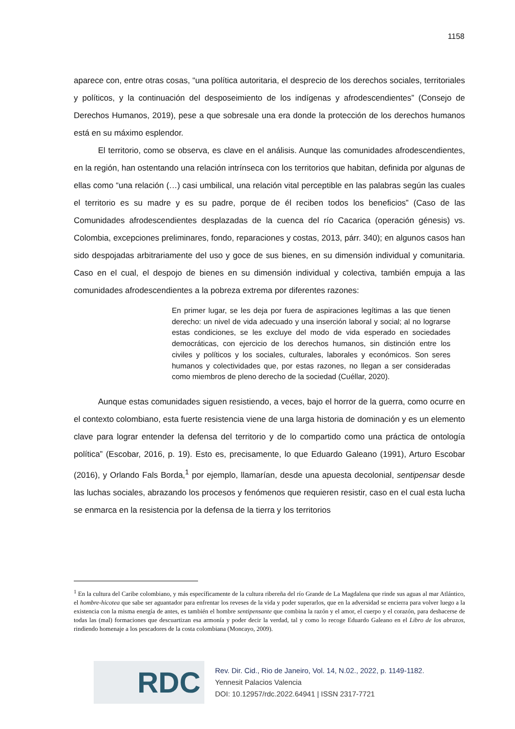1158
aparece con, entre otras cosas, “una política autoritaria, el desprecio de los derechos sociales, territoriales y políticos, y la continuación del desposeimiento de los indígenas y afrodescendientes” (Consejo de Derechos Humanos, 2019), pese a que sobresale una era donde la protección de los derechos humanos está en su máximo esplendor.
El territorio, como se observa, es clave en el análisis. Aunque las comunidades afrodescendientes, en la región, han ostentando una relación intrínseca con los territorios que habitan, definida por algunas de ellas como “una relación (…) casi umbilical, una relación vital perceptible en las palabras según las cuales el territorio es su madre y es su padre, porque de él reciben todos los beneficios” (Caso de las Comunidades afrodescendientes desplazadas de la cuenca del río Cacarica (operación génesis) vs. Colombia, excepciones preliminares, fondo, reparaciones y costas, 2013, párr. 340); en algunos casos han sido despojadas arbitrariamente del uso y goce de sus bienes, en su dimensión individual y comunitaria. Caso en el cual, el despojo de bienes en su dimensión individual y colectiva, también empuja a las comunidades afrodescendientes a la pobreza extrema por diferentes razones:
En primer lugar, se les deja por fuera de aspiraciones legítimas a las que tienen derecho: un nivel de vida adecuado y una inserción laboral y social; al no lograrse estas condiciones, se les excluye del modo de vida esperado en sociedades democráticas, con ejercicio de los derechos humanos, sin distinción entre los civiles y políticos y los sociales, culturales, laborales y económicos. Son seres humanos y colectividades que, por estas razones, no llegan a ser consideradas como miembros de pleno derecho de la sociedad (Cuéllar, 2020).
Aunque estas comunidades siguen resistiendo, a veces, bajo el horror de la guerra, como ocurre en el contexto colombiano, esta fuerte resistencia viene de una larga historia de dominación y es un elemento clave para lograr entender la defensa del territorio y de lo compartido como una práctica de ontología política” (Escobar, 2016, p. 19). Esto es, precisamente, lo que Eduardo Galeano (1991), Arturo Escobar (2016), y Orlando Fals Borda,<sup>1</sup> por ejemplo, llamarían, desde una apuesta decolonial, sentipensar desde las luchas sociales, abrazando los procesos y fenómenos que requieren resistir, caso en el cual esta lucha se enmarca en la resistencia por la defensa de la tierra y los territorios
<sup>1</sup> En la cultura del Caribe colombiano, y más específicamente de la cultura ribereña del río Grande de La Magdalena que rinde sus aguas al mar Atlántico, el hombre-hicotea que sabe ser aguantador para enfrentar los reveses de la vida y poder superarlos, que en la adversidad se encierra para volver luego a la existencia con la misma energía de antes, es también el hombre sentipensante que combina la razón y el amor, el cuerpo y el corazón, para deshacerse de todas las (mal) formaciones que descuartizan esa armonía y poder decir la verdad, tal y como lo recoge Eduardo Galeano en el Libro de los abrazos, rindiendo homenaje a los pescadores de la costa colombiana (Moncayo, 2009).
RDC
Rev. Dir. Cid., Rio de Janeiro, Vol. 14, N.02., 2022, p. 1149-1182.
Yennesit Palacios Valencia
DOI: 10.12957/rdc.2022.64941 | ISSN 2317-7721